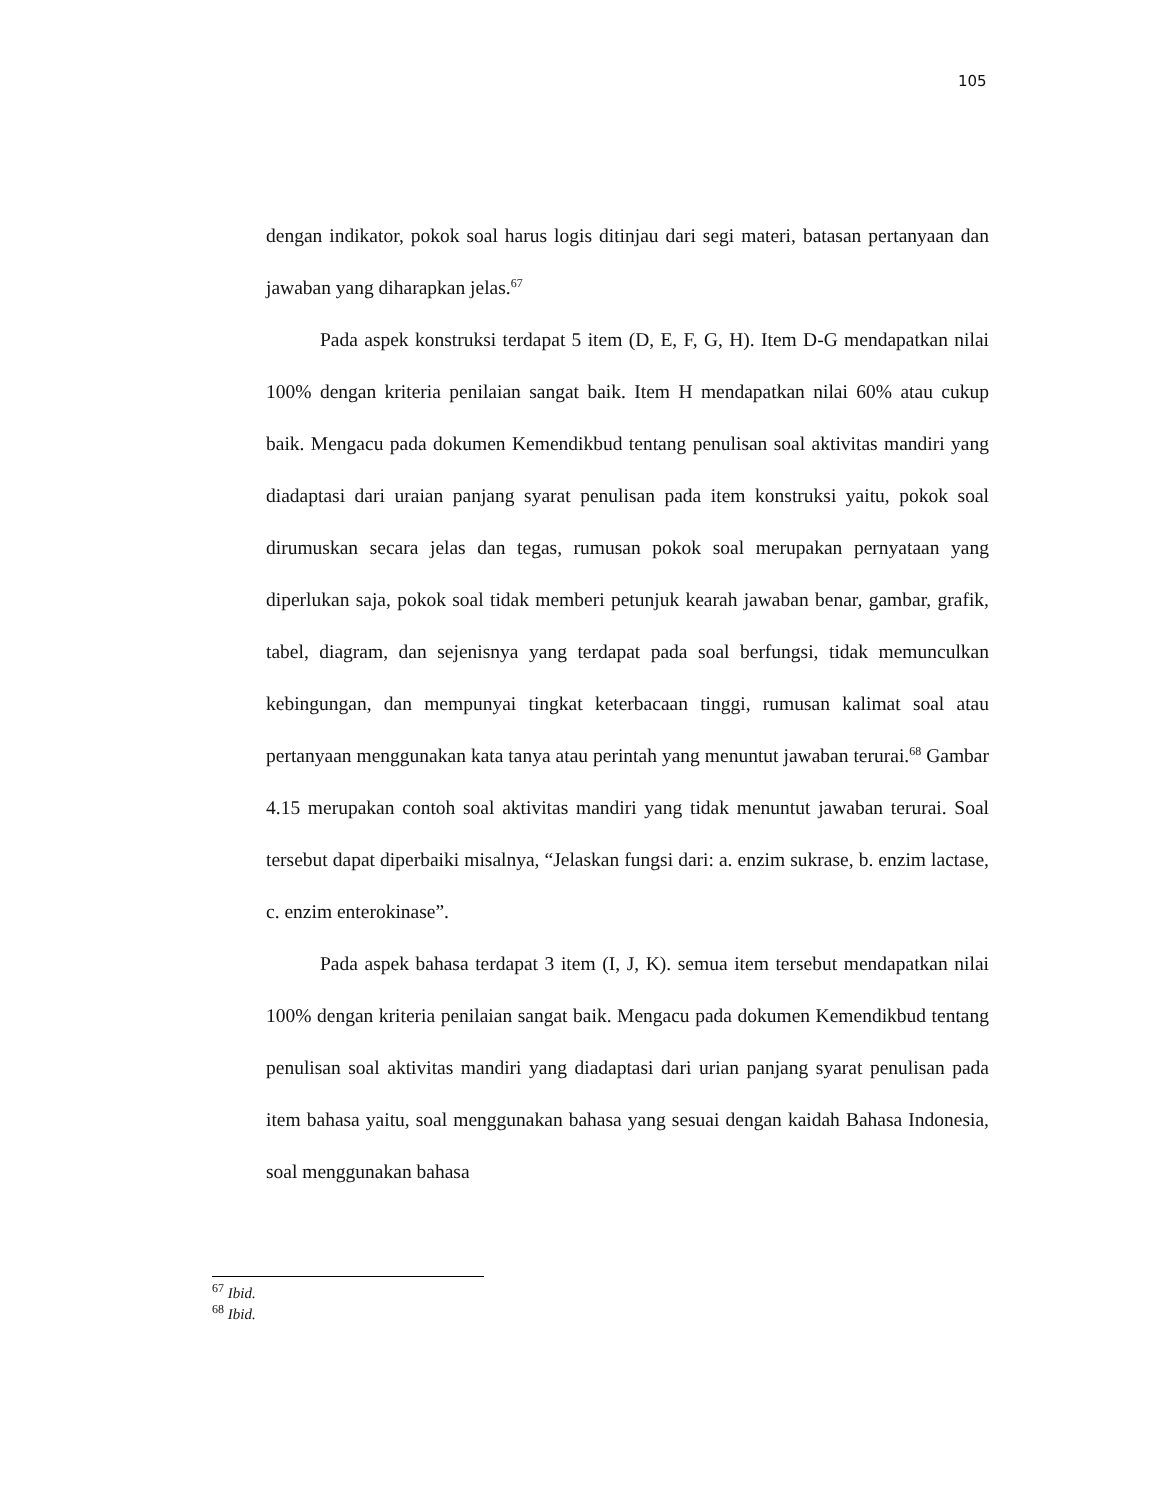105
dengan indikator, pokok soal harus logis ditinjau dari segi materi, batasan pertanyaan dan jawaban yang diharapkan jelas.<sup>67</sup>
Pada aspek konstruksi terdapat 5 item (D, E, F, G, H). Item D-G mendapatkan nilai 100% dengan kriteria penilaian sangat baik. Item H mendapatkan nilai 60% atau cukup baik. Mengacu pada dokumen Kemendikbud tentang penulisan soal aktivitas mandiri yang diadaptasi dari uraian panjang syarat penulisan pada item konstruksi yaitu, pokok soal dirumuskan secara jelas dan tegas, rumusan pokok soal merupakan pernyataan yang diperlukan saja, pokok soal tidak memberi petunjuk kearah jawaban benar, gambar, grafik, tabel, diagram, dan sejenisnya yang terdapat pada soal berfungsi, tidak memunculkan kebingungan, dan mempunyai tingkat keterbacaan tinggi, rumusan kalimat soal atau pertanyaan menggunakan kata tanya atau perintah yang menuntut jawaban terurai.<sup>68</sup> Gambar 4.15 merupakan contoh soal aktivitas mandiri yang tidak menuntut jawaban terurai. Soal tersebut dapat diperbaiki misalnya, “Jelaskan fungsi dari: a. enzim sukrase, b. enzim lactase, c. enzim enterokinase”.
Pada aspek bahasa terdapat 3 item (I, J, K). semua item tersebut mendapatkan nilai 100% dengan kriteria penilaian sangat baik. Mengacu pada dokumen Kemendikbud tentang penulisan soal aktivitas mandiri yang diadaptasi dari urian panjang syarat penulisan pada item bahasa yaitu, soal menggunakan bahasa yang sesuai dengan kaidah Bahasa Indonesia, soal menggunakan bahasa
<sup>67</sup> Ibid.
<sup>68</sup> Ibid.